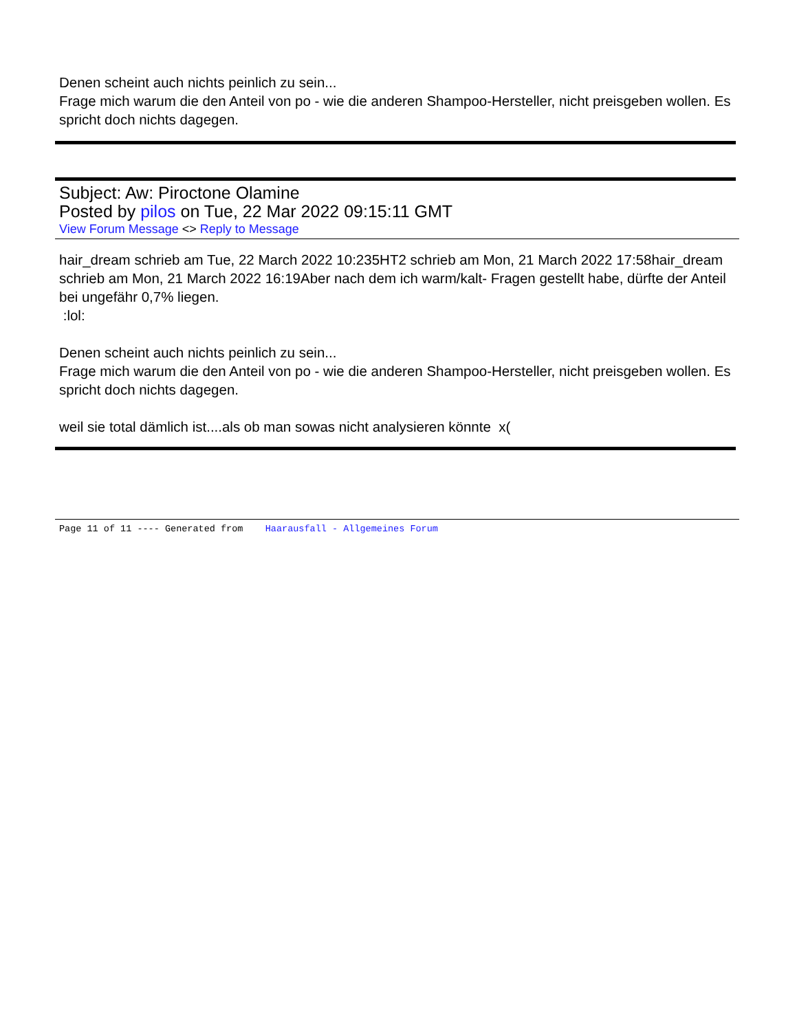Denen scheint auch nichts peinlich zu sein...
Frage mich warum die den Anteil von po - wie die anderen Shampoo-Hersteller, nicht preisgeben wollen. Es spricht doch nichts dagegen.
Subject: Aw: Piroctone Olamine
Posted by pilos on Tue, 22 Mar 2022 09:15:11 GMT
View Forum Message <> Reply to Message
hair_dream schrieb am Tue, 22 March 2022 10:235HT2 schrieb am Mon, 21 March 2022 17:58hair_dream schrieb am Mon, 21 March 2022 16:19Aber nach dem ich warm/kalt- Fragen gestellt habe, dürfte der Anteil bei ungefähr 0,7% liegen.
:lol:
Denen scheint auch nichts peinlich zu sein...
Frage mich warum die den Anteil von po - wie die anderen Shampoo-Hersteller, nicht preisgeben wollen. Es spricht doch nichts dagegen.
weil sie total dämlich ist....als ob man sowas nicht analysieren könnte x(
Page 11 of 11 ---- Generated from Haarausfall - Allgemeines Forum